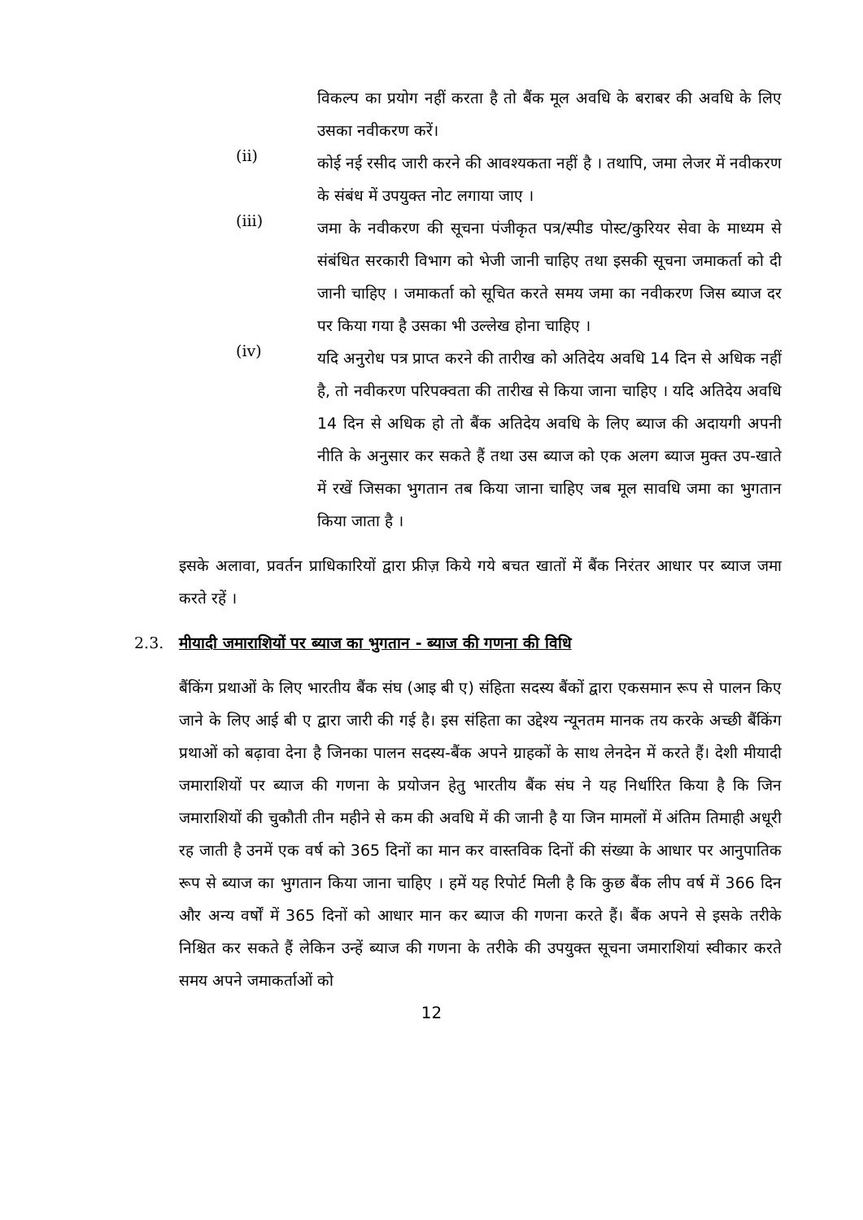विकल्प का प्रयोग नहीं करता है तो बैंक मूल अवधि के बराबर की अवधि के लिए उसका नवीकरण करें।
(ii)
कोई नई रसीद जारी करने की आवश्यकता नहीं है । तथापि, जमा लेजर में नवीकरण के संबंध में उपयुक्त नोट लगाया जाए ।
(iii)
जमा के नवीकरण की सूचना पंजीकृत पत्र/स्पीड पोस्ट/कुरियर सेवा के माध्यम से संबंधित सरकारी विभाग को भेजी जानी चाहिए तथा इसकी सूचना जमाकर्ता को दी जानी चाहिए । जमाकर्ता को सूचित करते समय जमा का नवीकरण जिस ब्याज दर पर किया गया है उसका भी उल्लेख होना चाहिए ।
(iv)
यदि अनुरोध पत्र प्राप्त करने की तारीख को अतिदेय अवधि 14 दिन से अधिक नहीं है, तो नवीकरण परिपक्वता की तारीख से किया जाना चाहिए । यदि अतिदेय अवधि 14 दिन से अधिक हो तो बैंक अतिदेय अवधि के लिए ब्याज की अदायगी अपनी नीति के अनुसार कर सकते हैं तथा उस ब्याज को एक अलग ब्याज मुक्त उप-खाते में रखें जिसका भुगतान तब किया जाना चाहिए जब मूल सावधि जमा का भुगतान किया जाता है ।
इसके अलावा, प्रवर्तन प्राधिकारियों द्वारा फ्रीज़ किये गये बचत खातों में बैंक निरंतर आधार पर ब्याज जमा करते रहें ।
2.3. मीयादी जमाराशियों पर ब्याज का भुगतान - ब्याज की गणना की विधि
बैंकिंग प्रथाओं के लिए भारतीय बैंक संघ (आइ बी ए) संहिता सदस्य बैंकों द्वारा एकसमान रूप से पालन किए जाने के लिए आई बी ए द्वारा जारी की गई है। इस संहिता का उद्देश्य न्यूनतम मानक तय करके अच्छी बैंकिंग प्रथाओं को बढ़ावा देना है जिनका पालन सदस्य-बैंक अपने ग्राहकों के साथ लेनदेन में करते हैं। देशी मीयादी जमाराशियों पर ब्याज की गणना के प्रयोजन हेतु भारतीय बैंक संघ ने यह निर्धारित किया है कि जिन जमाराशियों की चुकौती तीन महीने से कम की अवधि में की जानी है या जिन मामलों में अंतिम तिमाही अधूरी रह जाती है उनमें एक वर्ष को 365 दिनों का मान कर वास्तविक दिनों की संख्या के आधार पर आनुपातिक रूप से ब्याज का भुगतान किया जाना चाहिए । हमें यह रिपोर्ट मिली है कि कुछ बैंक लीप वर्ष में 366 दिन और अन्य वर्षों में 365 दिनों को आधार मान कर ब्याज की गणना करते हैं। बैंक अपने से इसके तरीके निश्चित कर सकते हैं लेकिन उन्हें ब्याज की गणना के तरीके की उपयुक्त सूचना जमाराशियां स्वीकार करते समय अपने जमाकर्ताओं को
12